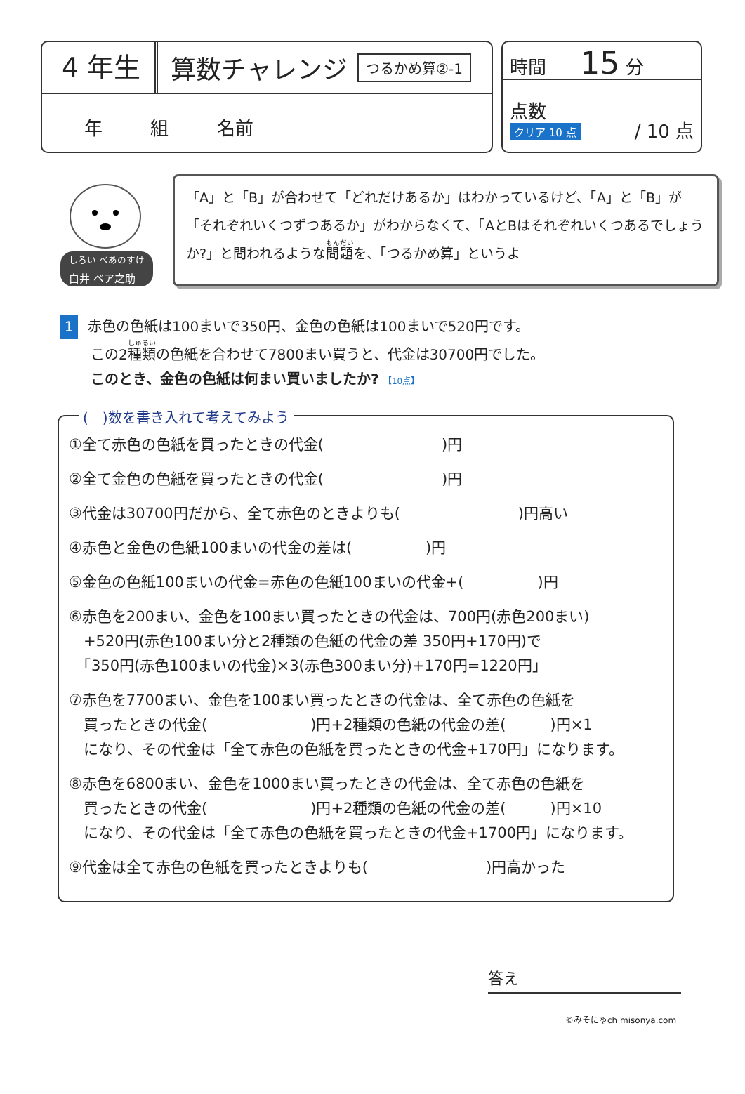4 年生
算数チャレンジ
つるかめ算②-1
年 組 名前
時間 15 分
点数
クリア 10 点
/ 10 点
<sup>しろい べあのすけ</sup>
白井 ベア之助
「A」と「B」が合わせて「どれだけあるか」はわかっているけど、「A」と「B」が「それぞれいくつずつあるか」がわからなくて、「AとBはそれぞれいくつあるでしょうか?」と問われるような問題を、「つるかめ算」というよ
1 赤色の色紙は100まいで350円、金色の色紙は100まいで520円です。
この2種類の色紙を合わせて7800まい買うと、代金は30700円でした。
このとき、金色の色紙は何まい買いましたか? 【10点】
(　)数を書き入れて考えてみよう
①全て赤色の色紙を買ったときの代金(　　　　　　　　)円
②全て金色の色紙を買ったときの代金(　　　　　　　　)円
③代金は30700円だから、全て赤色のときよりも(　　　　　　　　)円高い
④赤色と金色の色紙100まいの代金の差は(　　　　　)円
⑤金色の色紙100まいの代金=赤色の色紙100まいの代金+(　　　　　)円
⑥赤色を200まい、金色を100まい買ったときの代金は、700円(赤色200まい)
　+520円(赤色100まい分と2種類の色紙の代金の差 350円+170円)で
　「350円(赤色100まいの代金)×3(赤色300まい分)+170円=1220円」
⑦赤色を7700まい、金色を100まい買ったときの代金は、全て赤色の色紙を
　買ったときの代金(　　　　　　　)円+2種類の色紙の代金の差(　　　)円×1
　になり、その代金は「全て赤色の色紙を買ったときの代金+170円」になります。
⑧赤色を6800まい、金色を1000まい買ったときの代金は、全て赤色の色紙を
　買ったときの代金(　　　　　　　)円+2種類の色紙の代金の差(　　　)円×10
　になり、その代金は「全て赤色の色紙を買ったときの代金+1700円」になります。
⑨代金は全て赤色の色紙を買ったときよりも(　　　　　　　　)円高かった
答え
©みそにゃch misonya.com